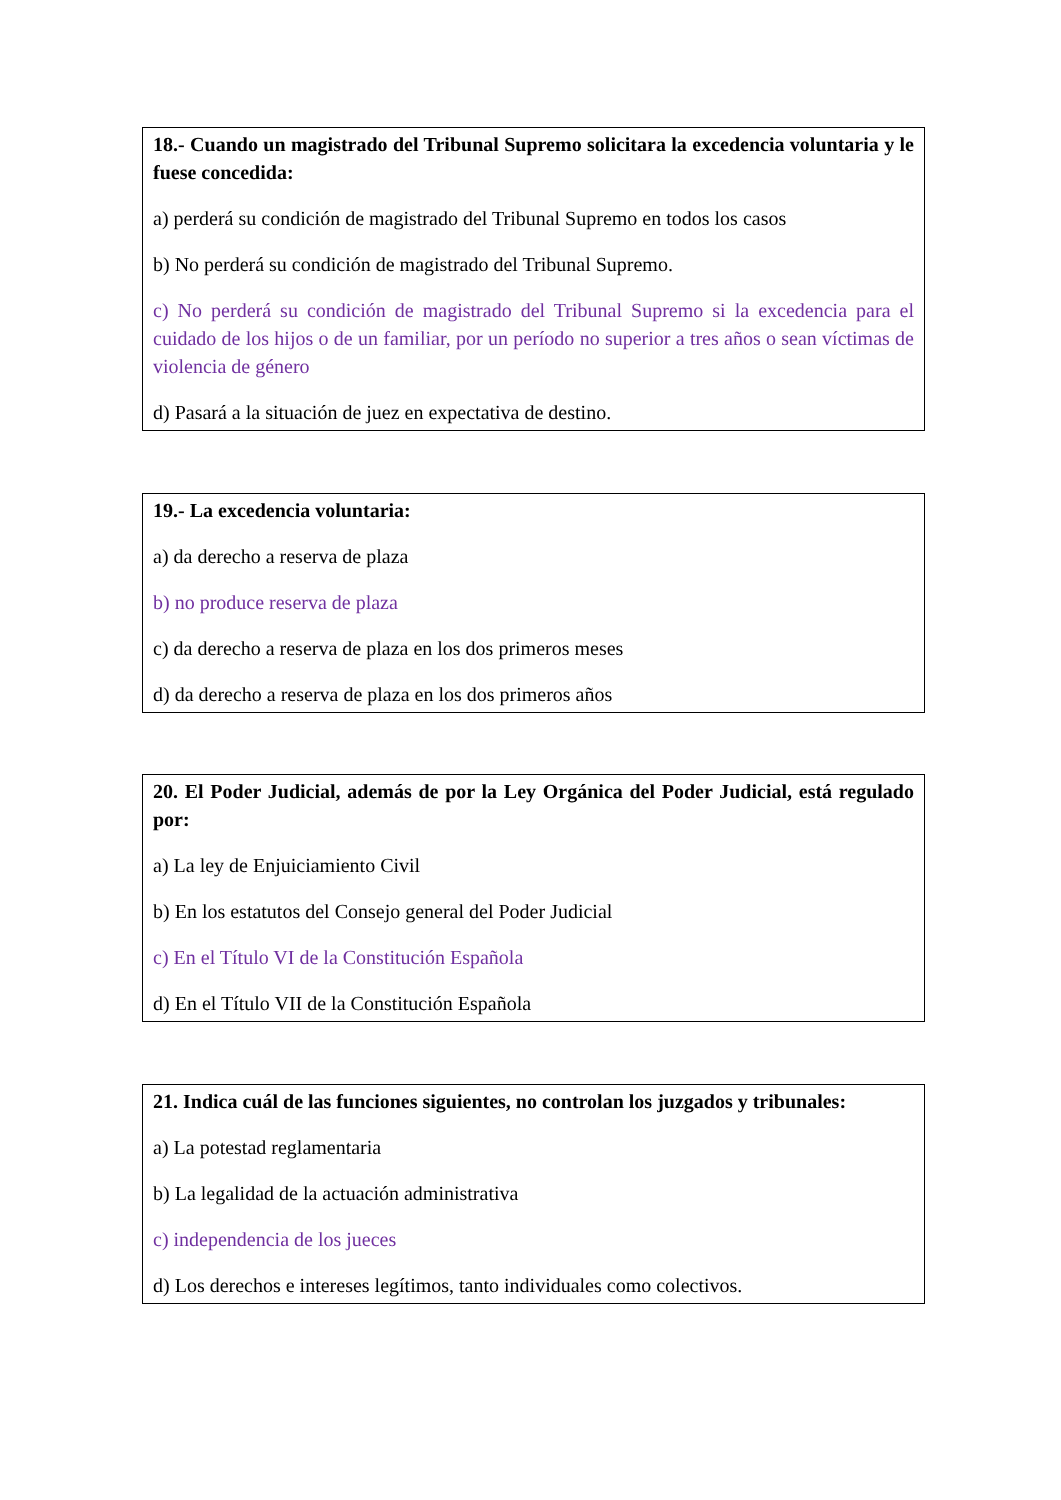18.- Cuando un magistrado del Tribunal Supremo solicitara la excedencia voluntaria y le fuese concedida:
a) perderá su condición de magistrado del Tribunal Supremo en todos los casos
b) No perderá su condición de magistrado del Tribunal Supremo.
c) No perderá su condición de magistrado del Tribunal Supremo si la excedencia para el cuidado de los hijos o de un familiar, por un período no superior a tres años o sean víctimas de violencia de género
d) Pasará a la situación de juez en expectativa de destino.
19.- La excedencia voluntaria:
a) da derecho a reserva de plaza
b) no produce reserva de plaza
c) da derecho a reserva de plaza en los dos primeros meses
d) da derecho a reserva de plaza en los dos primeros años
20. El Poder Judicial, además de por la Ley Orgánica del Poder Judicial, está regulado por:
a) La ley de Enjuiciamiento Civil
b) En los estatutos del Consejo general del Poder Judicial
c) En el Título VI de la Constitución Española
d) En el Título VII de la Constitución Española
21. Indica cuál de las funciones siguientes, no controlan los juzgados y tribunales:
a) La potestad reglamentaria
b) La legalidad de la actuación administrativa
c) independencia de los jueces
d) Los derechos e intereses legítimos, tanto individuales como colectivos.